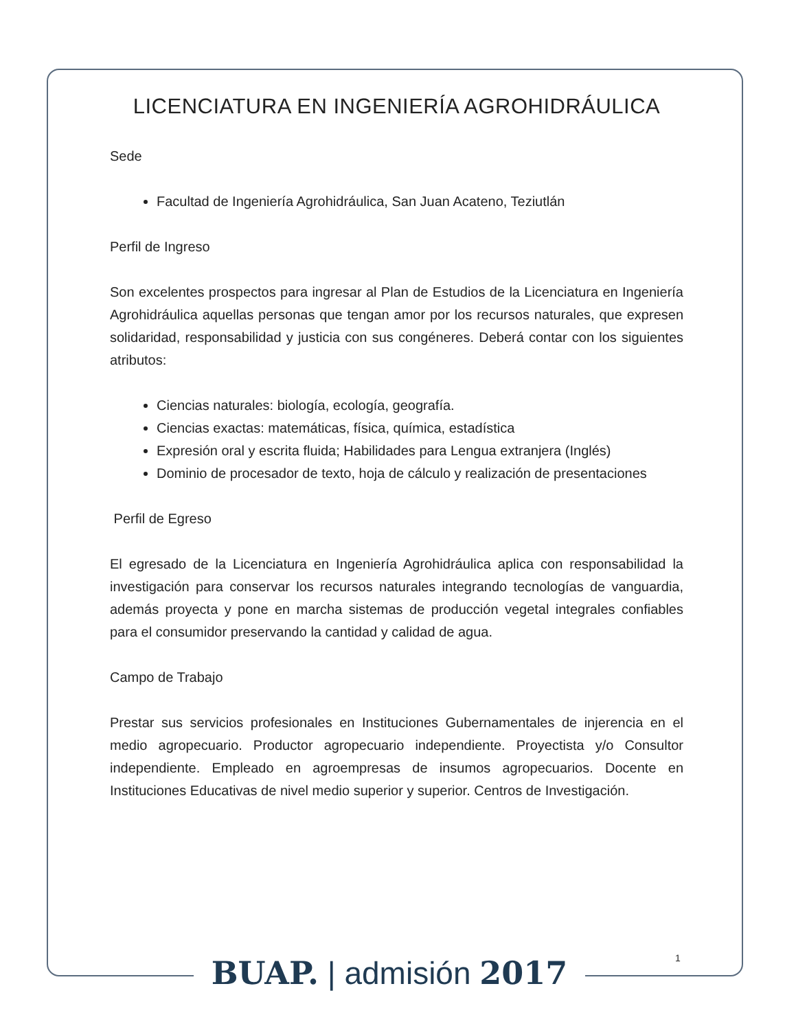LICENCIATURA EN INGENIERÍA AGROHIDRÁULICA
Sede
Facultad de Ingeniería Agrohidráulica, San Juan Acateno, Teziutlán
Perfil de Ingreso
Son excelentes prospectos para ingresar al Plan de Estudios de la Licenciatura en Ingeniería Agrohidráulica aquellas personas que tengan amor por los recursos naturales, que expresen solidaridad, responsabilidad y justicia con sus congéneres. Deberá contar con los siguientes atributos:
Ciencias naturales: biología, ecología, geografía.
Ciencias exactas: matemáticas, física, química, estadística
Expresión oral y escrita fluida; Habilidades para Lengua extranjera (Inglés)
Dominio de procesador de texto, hoja de cálculo y realización de presentaciones
Perfil de Egreso
El egresado de la Licenciatura en Ingeniería Agrohidráulica aplica con responsabilidad la investigación para conservar los recursos naturales integrando tecnologías de vanguardia, además proyecta y pone en marcha sistemas de producción vegetal integrales confiables para el consumidor preservando la cantidad y calidad de agua.
Campo de Trabajo
Prestar sus servicios profesionales en Instituciones Gubernamentales de injerencia en el medio agropecuario. Productor agropecuario independiente. Proyectista y/o Consultor independiente. Empleado en agroempresas de insumos agropecuarios. Docente en Instituciones Educativas de nivel medio superior y superior. Centros de Investigación.
1
BUAP. | admisión 2017